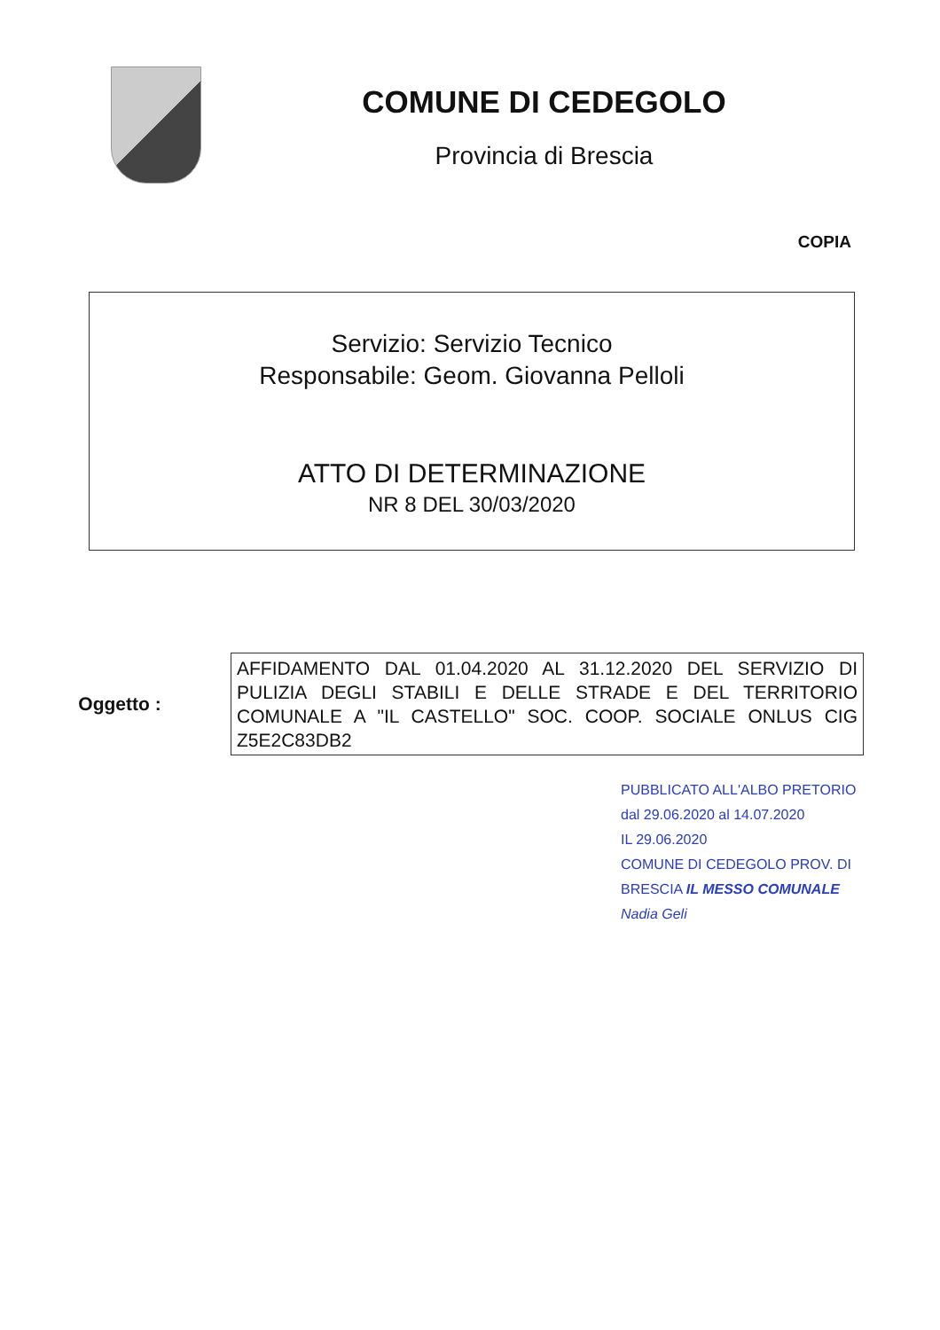COMUNE DI CEDEGOLO
Provincia di Brescia
COPIA
Servizio: Servizio Tecnico
Responsabile: Geom. Giovanna Pelloli
ATTO DI DETERMINAZIONE
NR 8 DEL 30/03/2020
Oggetto :
AFFIDAMENTO DAL 01.04.2020 AL 31.12.2020 DEL SERVIZIO DI PULIZIA DEGLI STABILI E DELLE STRADE E DEL TERRITORIO COMUNALE A "IL CASTELLO" SOC. COOP. SOCIALE ONLUS CIG Z5E2C83DB2
PUBBLICATO ALL'ALBO PRETORIO
dal 29.06.2020 al 14.07.2020
IL 29.06.2020
COMUNE DI CEDEGOLO PROV. DI BRESCIA IL MESSO COMUNALE
Nadia Geli